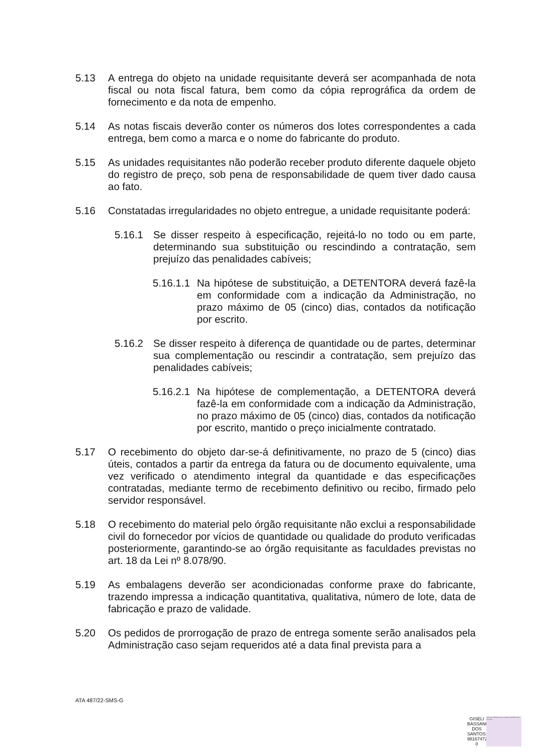5.13 A entrega do objeto na unidade requisitante deverá ser acompanhada de nota fiscal ou nota fiscal fatura, bem como da cópia reprográfica da ordem de fornecimento e da nota de empenho.
5.14 As notas fiscais deverão conter os números dos lotes correspondentes a cada entrega, bem como a marca e o nome do fabricante do produto.
5.15 As unidades requisitantes não poderão receber produto diferente daquele objeto do registro de preço, sob pena de responsabilidade de quem tiver dado causa ao fato.
5.16 Constatadas irregularidades no objeto entregue, a unidade requisitante poderá:
5.16.1 Se disser respeito à especificação, rejeitá-lo no todo ou em parte, determinando sua substituição ou rescindindo a contratação, sem prejuízo das penalidades cabíveis;
5.16.1.1 Na hipótese de substituição, a DETENTORA deverá fazê-la em conformidade com a indicação da Administração, no prazo máximo de 05 (cinco) dias, contados da notificação por escrito.
5.16.2 Se disser respeito à diferença de quantidade ou de partes, determinar sua complementação ou rescindir a contratação, sem prejuízo das penalidades cabíveis;
5.16.2.1 Na hipótese de complementação, a DETENTORA deverá fazê-la em conformidade com a indicação da Administração, no prazo máximo de 05 (cinco) dias, contados da notificação por escrito, mantido o preço inicialmente contratado.
5.17 O recebimento do objeto dar-se-á definitivamente, no prazo de 5 (cinco) dias úteis, contados a partir da entrega da fatura ou de documento equivalente, uma vez verificado o atendimento integral da quantidade e das especificações contratadas, mediante termo de recebimento definitivo ou recibo, firmado pelo servidor responsável.
5.18 O recebimento do material pelo órgão requisitante não exclui a responsabilidade civil do fornecedor por vícios de quantidade ou qualidade do produto verificadas posteriormente, garantindo-se ao órgão requisitante as faculdades previstas no art. 18 da Lei nº 8.078/90.
5.19 As embalagens deverão ser acondicionadas conforme praxe do fabricante, trazendo impressa a indicação quantitativa, qualitativa, número de lote, data de fabricação e prazo de validade.
5.20 Os pedidos de prorrogação de prazo de entrega somente serão analisados pela Administração caso sejam requeridos até a data final prevista para a
ATA 487/22-SMS-G
GISELI BASSANI DOS SANTOS: 9816747200 0
Assinado digitalmente por GISELI BASSANI DOS SANTOS